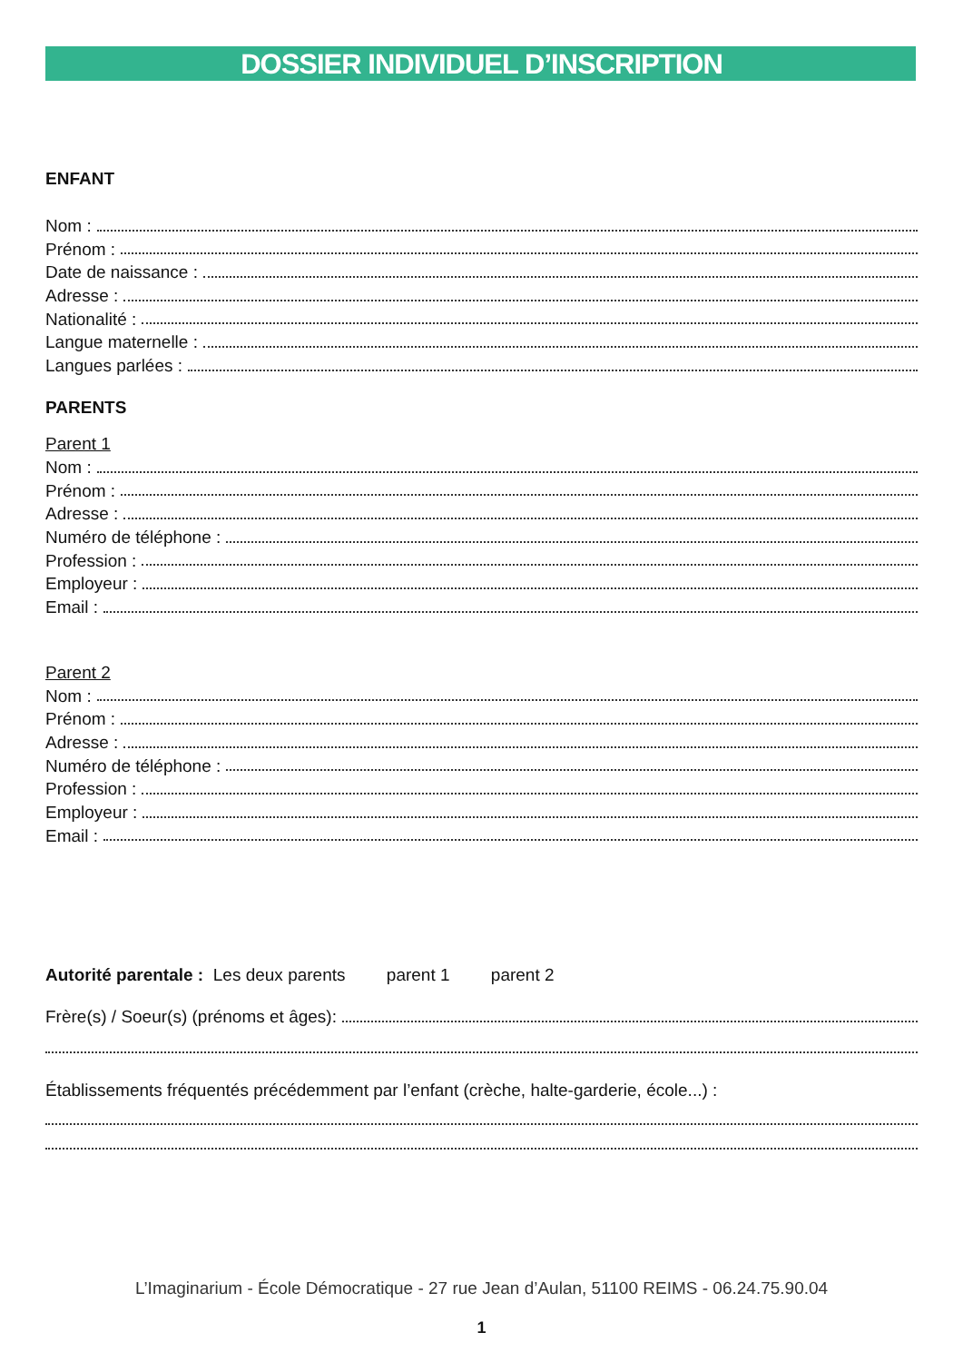DOSSIER INDIVIDUEL D’INSCRIPTION
ENFANT
Nom :
Prénom :
Date de naissance :
Adresse :
Nationalité :
Langue maternelle :
Langues parlées :
PARENTS
Parent 1
Nom :
Prénom :
Adresse :
Numéro de téléphone :
Profession :
Employeur :
Email :
Parent 2
Nom :
Prénom :
Adresse :
Numéro de téléphone :
Profession :
Employeur :
Email :
Autorité parentale : Les deux parents parent 1 parent 2
Frère(s) / Soeur(s) (prénoms et âges):
Établissements fréquentés précédemment par l’enfant (crèche, halte-garderie, école...) :
L’Imaginarium - École Démocratique - 27 rue Jean d’Aulan, 51100 REIMS - 06.24.75.90.04
1